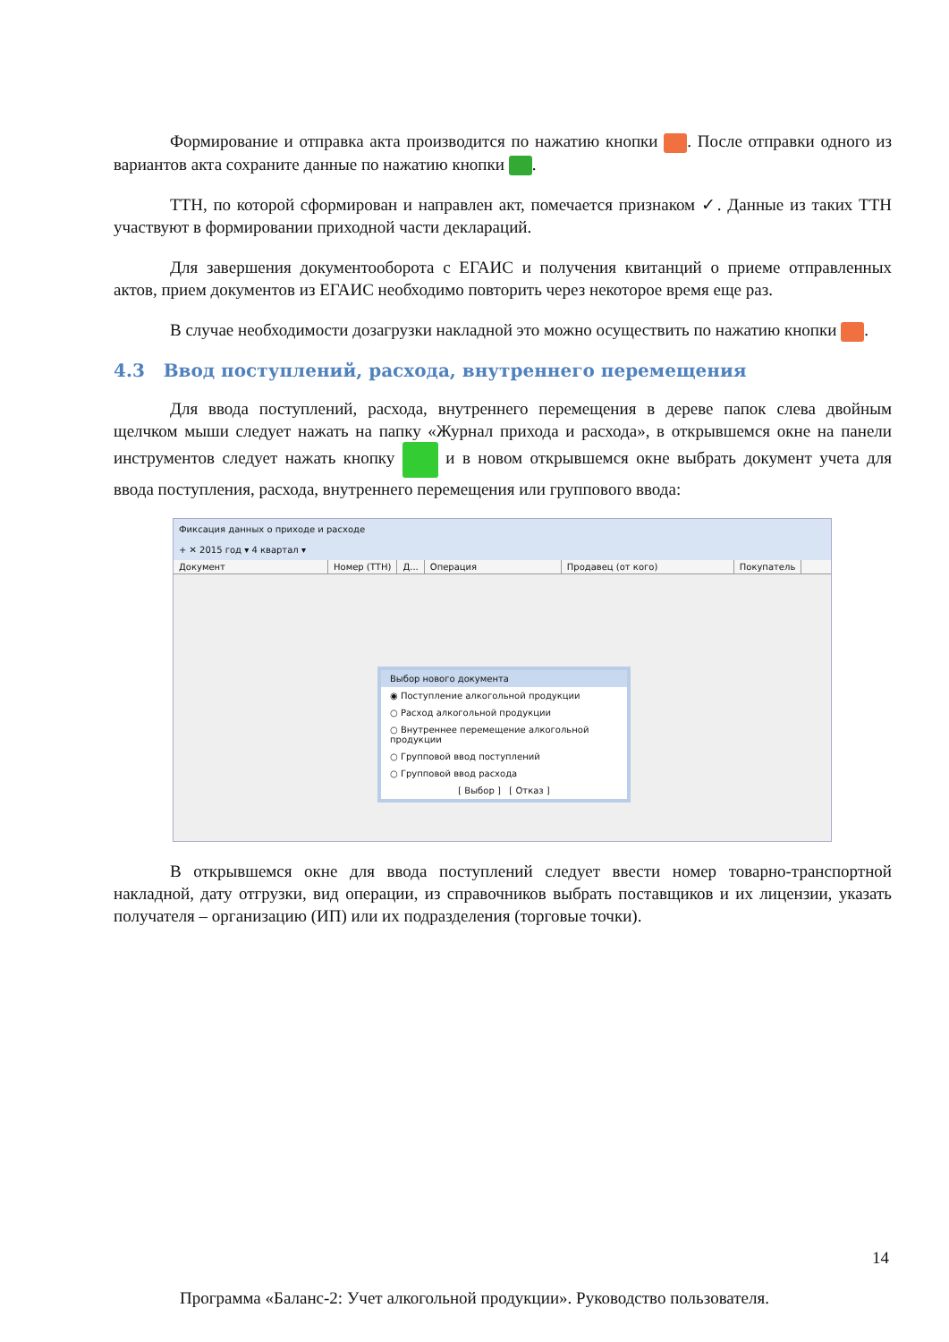Формирование и отправка акта производится по нажатию кнопки . После отправки одного из вариантов акта сохраните данные по нажатию кнопки .
ТТН, по которой сформирован и направлен акт, помечается признаком ✓. Данные из таких ТТН участвуют в формировании приходной части деклараций.
Для завершения документооборота с ЕГАИС и получения квитанций о приеме отправленных актов, прием документов из ЕГАИС необходимо повторить через некоторое время еще раз.
В случае необходимости дозагрузки накладной это можно осуществить по нажатию кнопки .
4.3 Ввод поступлений, расхода, внутреннего перемещения
Для ввода поступлений, расхода, внутреннего перемещения в дереве папок слева двойным щелчком мыши следует нажать на папку «Журнал прихода и расхода», в открывшемся окне на панели инструментов следует нажать кнопку и в новом открывшемся окне выбрать документ учета для ввода поступления, расхода, внутреннего перемещения или группового ввода:
Фиксация данных о приходе и расходе
+ ✕ 2015 год ▾ 4 квартал ▾
Документ Номер (ТТН) Д... Операция Продавец (от кого) Покупатель
Выбор нового документа
◉ Поступление алкогольной продукции
○ Расход алкогольной продукции
○ Внутреннее перемещение алкогольной продукции
○ Групповой ввод поступлений
○ Групповой ввод расхода
[ Выбор ] [ Отказ ]
В открывшемся окне для ввода поступлений следует ввести номер товарно-транспортной накладной, дату отгрузки, вид операции, из справочников выбрать поставщиков и их лицензии, указать получателя – организацию (ИП) или их подразделения (торговые точки).
14
Программа «Баланс-2: Учет алкогольной продукции». Руководство пользователя.